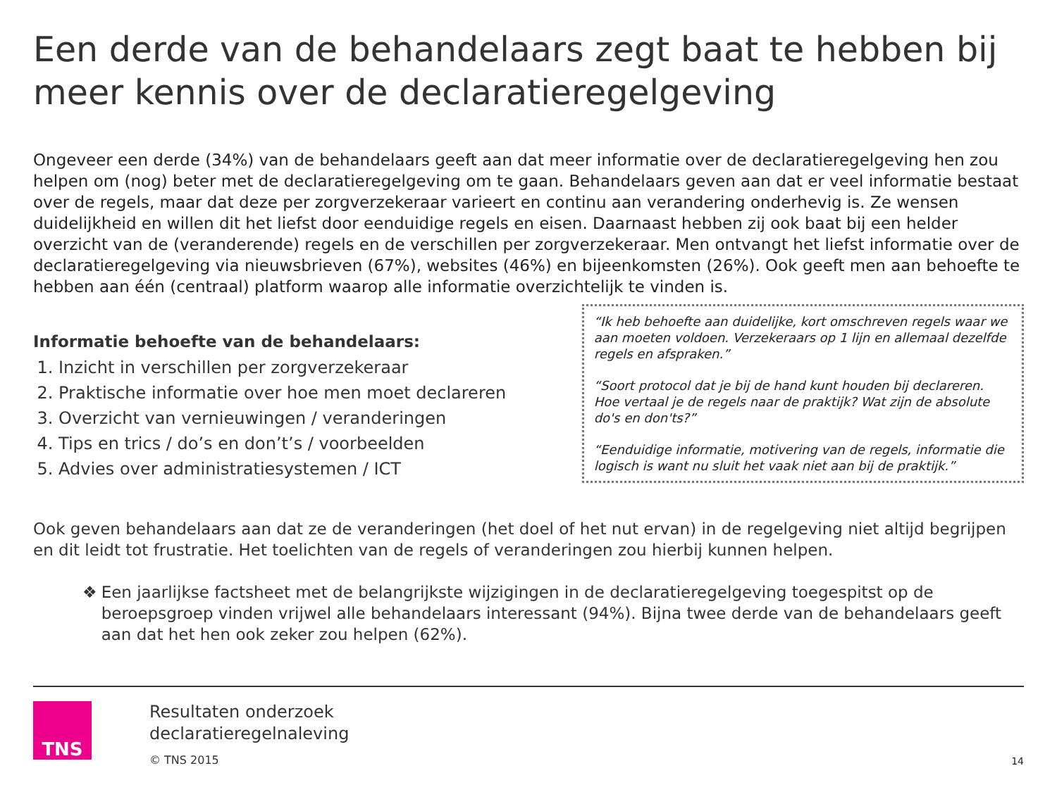Een derde van de behandelaars zegt baat te hebben bij meer kennis over de declaratieregelgeving
Ongeveer een derde (34%) van de behandelaars geeft aan dat meer informatie over de declaratieregelgeving hen zou helpen om (nog) beter met de declaratieregelgeving om te gaan. Behandelaars geven aan dat er veel informatie bestaat over de regels, maar dat deze per zorgverzekeraar varieert en continu aan verandering onderhevig is. Ze wensen duidelijkheid en willen dit het liefst door eenduidige regels en eisen. Daarnaast hebben zij ook baat bij een helder overzicht van de (veranderende) regels en de verschillen per zorgverzekeraar. Men ontvangt het liefst informatie over de declaratieregelgeving via nieuwsbrieven (67%), websites (46%) en bijeenkomsten (26%). Ook geeft men aan behoefte te hebben aan één (centraal) platform waarop alle informatie overzichtelijk te vinden is.
Informatie behoefte van de behandelaars:
1. Inzicht in verschillen per zorgverzekeraar
2. Praktische informatie over hoe men moet declareren
3. Overzicht van vernieuwingen / veranderingen
4. Tips en trics / do’s en don’t’s / voorbeelden
5. Advies over administratiesystemen / ICT
“Ik heb behoefte aan duidelijke, kort omschreven regels waar we aan moeten voldoen. Verzekeraars op 1 lijn en allemaal dezelfde regels en afspraken.”
“Soort protocol dat je bij de hand kunt houden bij declareren. Hoe vertaal je de regels naar de praktijk? Wat zijn de absolute do's en don'ts?”
“Eenduidige informatie, motivering van de regels, informatie die logisch is want nu sluit het vaak niet aan bij de praktijk.”
Ook geven behandelaars aan dat ze de veranderingen (het doel of het nut ervan) in de regelgeving niet altijd begrijpen en dit leidt tot frustratie. Het toelichten van de regels of veranderingen zou hierbij kunnen helpen.
❖ Een jaarlijkse factsheet met de belangrijkste wijzigingen in de declaratieregelgeving toegespitst op de beroepsgroep vinden vrijwel alle behandelaars interessant (94%). Bijna twee derde van de behandelaars geeft aan dat het hen ook zeker zou helpen (62%).
TNS
Resultaten onderzoek
declaratieregelnaleving
© TNS 2015
14